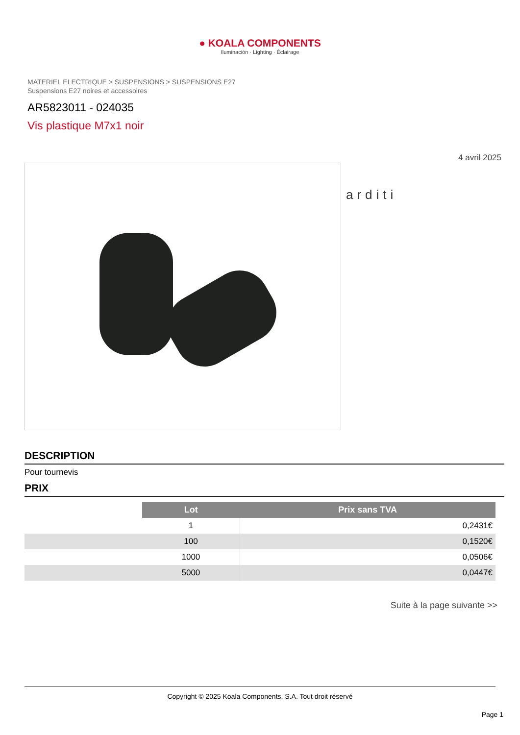● KOALA COMPONENTS
Iluminación · Lighting · Éclairage
MATERIEL ELECTRIQUE > SUSPENSIONS > SUSPENSIONS E27
Suspensions E27 noires et accessoires
AR5823011 - 024035
Vis plastique M7x1 noir
4 avril 2025
arditi
DESCRIPTION
Pour tournevis
PRIX
| | Lot | Prix sans TVA |
| | 1 | 0,2431€ |
| | 100 | 0,1520€ |
| | 1000 | 0,0506€ |
| | 5000 | 0,0447€ |
Suite à la page suivante >>
Copyright © 2025 Koala Components, S.A. Tout droit réservé
Page 1